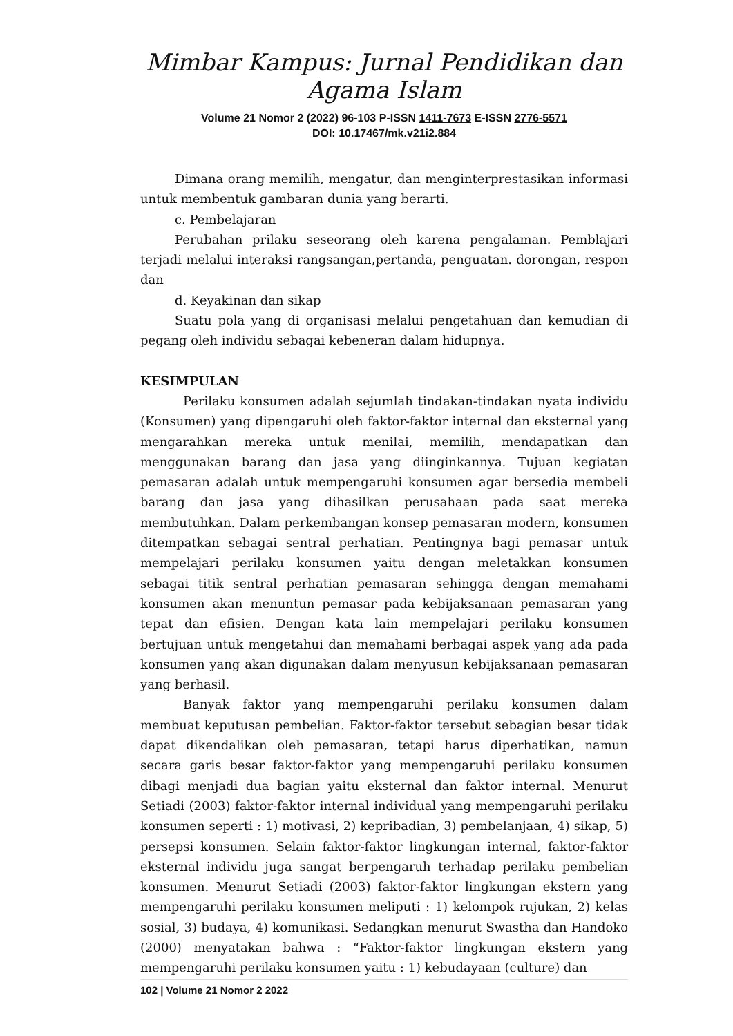Mimbar Kampus: Jurnal Pendidikan dan Agama Islam
Volume 21 Nomor 2 (2022) 96-103 P-ISSN 1411-7673 E-ISSN 2776-5571
DOI: 10.17467/mk.v21i2.884
Dimana orang memilih, mengatur, dan menginterprestasikan informasi untuk membentuk gambaran dunia yang berarti.
c. Pembelajaran
Perubahan prilaku seseorang oleh karena pengalaman. Pemblajari terjadi melalui interaksi rangsangan,pertanda, penguatan. dorongan, respon dan
d. Keyakinan dan sikap
Suatu pola yang di organisasi melalui pengetahuan dan kemudian di pegang oleh individu sebagai kebeneran dalam hidupnya.
KESIMPULAN
Perilaku konsumen adalah sejumlah tindakan-tindakan nyata individu (Konsumen) yang dipengaruhi oleh faktor-faktor internal dan eksternal yang mengarahkan mereka untuk menilai, memilih, mendapatkan dan menggunakan barang dan jasa yang diinginkannya. Tujuan kegiatan pemasaran adalah untuk mempengaruhi konsumen agar bersedia membeli barang dan jasa yang dihasilkan perusahaan pada saat mereka membutuhkan. Dalam perkembangan konsep pemasaran modern, konsumen ditempatkan sebagai sentral perhatian. Pentingnya bagi pemasar untuk mempelajari perilaku konsumen yaitu dengan meletakkan konsumen sebagai titik sentral perhatian pemasaran sehingga dengan memahami konsumen akan menuntun pemasar pada kebijaksanaan pemasaran yang tepat dan efisien. Dengan kata lain mempelajari perilaku konsumen bertujuan untuk mengetahui dan memahami berbagai aspek yang ada pada konsumen yang akan digunakan dalam menyusun kebijaksanaan pemasaran yang berhasil.
Banyak faktor yang mempengaruhi perilaku konsumen dalam membuat keputusan pembelian. Faktor-faktor tersebut sebagian besar tidak dapat dikendalikan oleh pemasaran, tetapi harus diperhatikan, namun secara garis besar faktor-faktor yang mempengaruhi perilaku konsumen dibagi menjadi dua bagian yaitu eksternal dan faktor internal. Menurut Setiadi (2003) faktor-faktor internal individual yang mempengaruhi perilaku konsumen seperti : 1) motivasi, 2) kepribadian, 3) pembelanjaan, 4) sikap, 5) persepsi konsumen. Selain faktor-faktor lingkungan internal, faktor-faktor eksternal individu juga sangat berpengaruh terhadap perilaku pembelian konsumen. Menurut Setiadi (2003) faktor-faktor lingkungan ekstern yang mempengaruhi perilaku konsumen meliputi : 1) kelompok rujukan, 2) kelas sosial, 3) budaya, 4) komunikasi. Sedangkan menurut Swastha dan Handoko (2000) menyatakan bahwa : “Faktor-faktor lingkungan ekstern yang mempengaruhi perilaku konsumen yaitu : 1) kebudayaan (culture) dan
102 | Volume 21 Nomor 2 2022